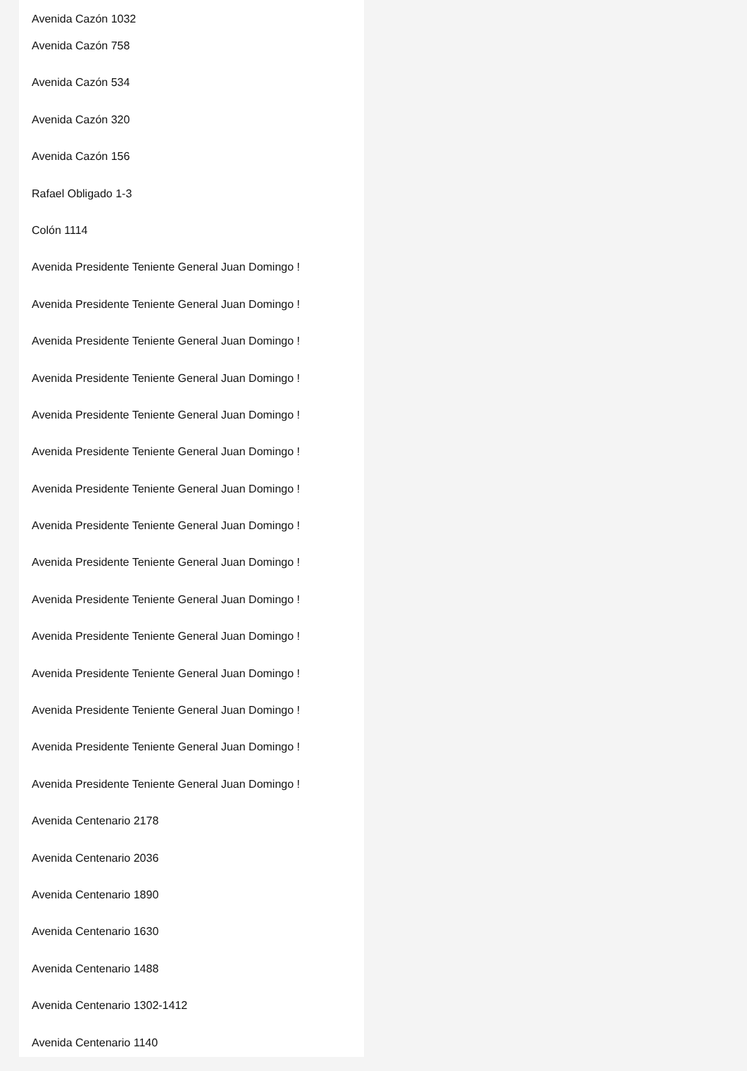Avenida Cazón 1032
Avenida Cazón 758
Avenida Cazón 534
Avenida Cazón 320
Avenida Cazón 156
Rafael Obligado 1-3
Colón 1114
Avenida Presidente Teniente General Juan Domingo !
Avenida Presidente Teniente General Juan Domingo !
Avenida Presidente Teniente General Juan Domingo !
Avenida Presidente Teniente General Juan Domingo !
Avenida Presidente Teniente General Juan Domingo !
Avenida Presidente Teniente General Juan Domingo !
Avenida Presidente Teniente General Juan Domingo !
Avenida Presidente Teniente General Juan Domingo !
Avenida Presidente Teniente General Juan Domingo !
Avenida Presidente Teniente General Juan Domingo !
Avenida Presidente Teniente General Juan Domingo !
Avenida Presidente Teniente General Juan Domingo !
Avenida Presidente Teniente General Juan Domingo !
Avenida Presidente Teniente General Juan Domingo !
Avenida Presidente Teniente General Juan Domingo !
Avenida Centenario 2178
Avenida Centenario 2036
Avenida Centenario 1890
Avenida Centenario 1630
Avenida Centenario 1488
Avenida Centenario 1302-1412
Avenida Centenario 1140